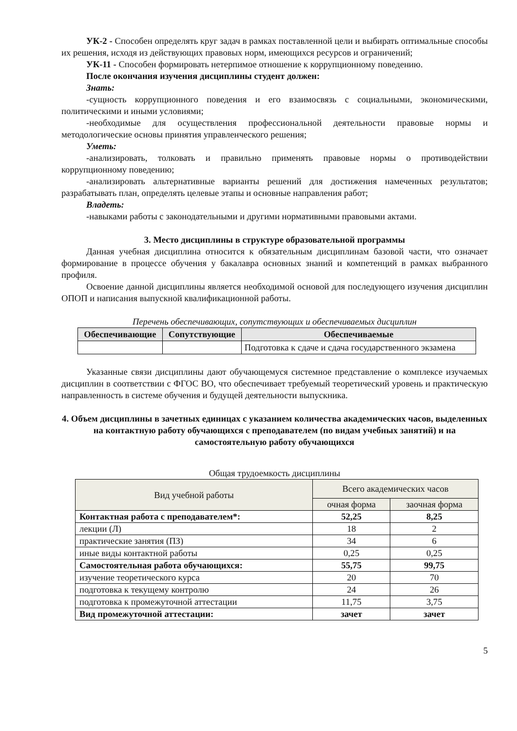УК-2 - Способен определять круг задач в рамках поставленной цели и выбирать оптимальные способы их решения, исходя из действующих правовых норм, имеющихся ресурсов и ограничений;
УК-11 - Способен формировать нетерпимое отношение к коррупционному поведению.
После окончания изучения дисциплины студент должен:
Знать:
-сущность коррупционного поведения и его взаимосвязь с социальными, экономическими, политическими и иными условиями;
-необходимые для осуществления профессиональной деятельности правовые нормы и методологические основы принятия управленческого решения;
Уметь:
-анализировать, толковать и правильно применять правовые нормы о противодействии коррупционному поведению;
-анализировать альтернативные варианты решений для достижения намеченных результатов; разрабатывать план, определять целевые этапы и основные направления работ;
Владеть:
-навыками работы с законодательными и другими нормативными правовыми актами.
3. Место дисциплины в структуре образовательной программы
Данная учебная дисциплина относится к обязательным дисциплинам базовой части, что означает формирование в процессе обучения у бакалавра основных знаний и компетенций в рамках выбранного профиля.
Освоение данной дисциплины является необходимой основой для последующего изучения дисциплин ОПОП и написания выпускной квалификационной работы.
Перечень обеспечивающих, сопутствующих и обеспечиваемых дисциплин
| Обеспечивающие | Сопутствующие | Обеспечиваемые |
| --- | --- | --- |
| | | Подготовка к сдаче и сдача государственного экзамена |
Указанные связи дисциплины дают обучающемуся системное представление о комплексе изучаемых дисциплин в соответствии с ФГОС ВО, что обеспечивает требуемый теоретический уровень и практическую направленность в системе обучения и будущей деятельности выпускника.
4. Объем дисциплины в зачетных единицах с указанием количества академических часов, выделенных на контактную работу обучающихся с преподавателем (по видам учебных занятий) и на самостоятельную работу обучающихся
Общая трудоемкость дисциплины
| Вид учебной работы | Всего академических часов | |
| | очная форма | заочная форма |
| Контактная работа с преподавателем*: | 52,25 | 8,25 |
| лекции (Л) | 18 | 2 |
| практические занятия (ПЗ) | 34 | 6 |
| иные виды контактной работы | 0,25 | 0,25 |
| Самостоятельная работа обучающихся: | 55,75 | 99,75 |
| изучение теоретического курса | 20 | 70 |
| подготовка к текущему контролю | 24 | 26 |
| подготовка к промежуточной аттестации | 11,75 | 3,75 |
| Вид промежуточной аттестации: | зачет | зачет |
5